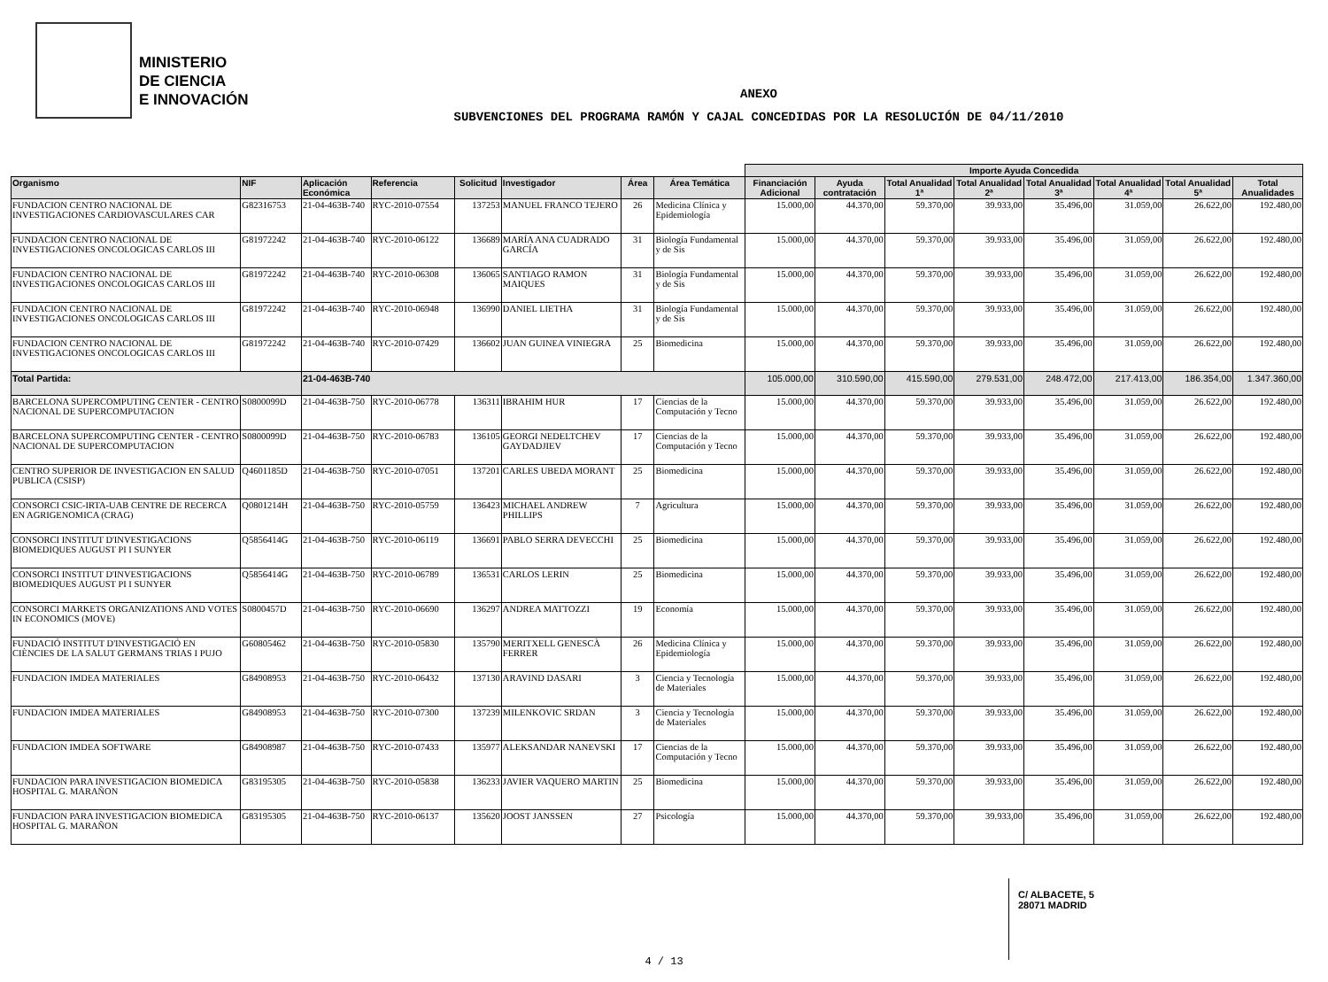MINISTERIO
DE CIENCIA
E INNOVACIÓN
ANEXO
SUBVENCIONES DEL PROGRAMA RAMÓN Y CAJAL CONCEDIDAS POR LA RESOLUCIÓN DE 04/11/2010
| | | | | | | | | Importe Ayuda Concedida | | | | | | | |
| --- | --- | --- | --- | --- | --- | --- | --- | --- | --- | --- | --- | --- | --- | --- | --- |
| Organismo | NIF | Aplicación Económica | Referencia | Solicitud | Investigador | Área | Área Temática | Financiación Adicional | Ayuda contratación | Total Anualidad 1ª | Total Anualidad 2ª | Total Anualidad 3ª | Total Anualidad 4ª | Total Anualidad 5ª | Total Anualidades |
| FUNDACION CENTRO NACIONAL DE INVESTIGACIONES CARDIOVASCULARES CAR | G82316753 | 21-04-463B-740 | RYC-2010-07554 | 137253 | MANUEL FRANCO TEJERO | 26 | Medicina Clínica y Epidemiología | 15.000,00 | 44.370,00 | 59.370,00 | 39.933,00 | 35.496,00 | 31.059,00 | 26.622,00 | 192.480,00 |
| FUNDACION CENTRO NACIONAL DE INVESTIGACIONES ONCOLOGICAS CARLOS III | G81972242 | 21-04-463B-740 | RYC-2010-06122 | 136689 | MARÍA ANA CUADRADO GARCÍA | 31 | Biología Fundamental y de Sis | 15.000,00 | 44.370,00 | 59.370,00 | 39.933,00 | 35.496,00 | 31.059,00 | 26.622,00 | 192.480,00 |
| FUNDACION CENTRO NACIONAL DE INVESTIGACIONES ONCOLOGICAS CARLOS III | G81972242 | 21-04-463B-740 | RYC-2010-06308 | 136065 | SANTIAGO RAMON MAIQUES | 31 | Biología Fundamental y de Sis | 15.000,00 | 44.370,00 | 59.370,00 | 39.933,00 | 35.496,00 | 31.059,00 | 26.622,00 | 192.480,00 |
| FUNDACION CENTRO NACIONAL DE INVESTIGACIONES ONCOLOGICAS CARLOS III | G81972242 | 21-04-463B-740 | RYC-2010-06948 | 136990 | DANIEL LIETHA | 31 | Biología Fundamental y de Sis | 15.000,00 | 44.370,00 | 59.370,00 | 39.933,00 | 35.496,00 | 31.059,00 | 26.622,00 | 192.480,00 |
| FUNDACION CENTRO NACIONAL DE INVESTIGACIONES ONCOLOGICAS CARLOS III | G81972242 | 21-04-463B-740 | RYC-2010-07429 | 136602 | JUAN GUINEA VINIEGRA | 25 | Biomedicina | 15.000,00 | 44.370,00 | 59.370,00 | 39.933,00 | 35.496,00 | 31.059,00 | 26.622,00 | 192.480,00 |
| Total Partida: | | 21-04-463B-740 | | | | | | 105.000,00 | 310.590,00 | 415.590,00 | 279.531,00 | 248.472,00 | 217.413,00 | 186.354,00 | 1.347.360,00 |
| BARCELONA SUPERCOMPUTING CENTER - CENTRO NACIONAL DE SUPERCOMPUTACION | S0800099D | 21-04-463B-750 | RYC-2010-06778 | 136311 | IBRAHIM HUR | 17 | Ciencias de la Computación y Tecno | 15.000,00 | 44.370,00 | 59.370,00 | 39.933,00 | 35.496,00 | 31.059,00 | 26.622,00 | 192.480,00 |
| BARCELONA SUPERCOMPUTING CENTER - CENTRO NACIONAL DE SUPERCOMPUTACION | S0800099D | 21-04-463B-750 | RYC-2010-06783 | 136105 | GEORGI NEDELTCHEV GAYDADJIEV | 17 | Ciencias de la Computación y Tecno | 15.000,00 | 44.370,00 | 59.370,00 | 39.933,00 | 35.496,00 | 31.059,00 | 26.622,00 | 192.480,00 |
| CENTRO SUPERIOR DE INVESTIGACION EN SALUD PUBLICA (CSISP) | Q4601185D | 21-04-463B-750 | RYC-2010-07051 | 137201 | CARLES UBEDA MORANT | 25 | Biomedicina | 15.000,00 | 44.370,00 | 59.370,00 | 39.933,00 | 35.496,00 | 31.059,00 | 26.622,00 | 192.480,00 |
| CONSORCI CSIC-IRTA-UAB CENTRE DE RECERCA EN AGRIGENOMICA (CRAG) | Q0801214H | 21-04-463B-750 | RYC-2010-05759 | 136423 | MICHAEL ANDREW PHILLIPS | 7 | Agricultura | 15.000,00 | 44.370,00 | 59.370,00 | 39.933,00 | 35.496,00 | 31.059,00 | 26.622,00 | 192.480,00 |
| CONSORCI INSTITUT D'INVESTIGACIONS BIOMEDIQUES AUGUST PI I SUNYER | Q5856414G | 21-04-463B-750 | RYC-2010-06119 | 136691 | PABLO SERRA DEVECCHI | 25 | Biomedicina | 15.000,00 | 44.370,00 | 59.370,00 | 39.933,00 | 35.496,00 | 31.059,00 | 26.622,00 | 192.480,00 |
| CONSORCI INSTITUT D'INVESTIGACIONS BIOMEDIQUES AUGUST PI I SUNYER | Q5856414G | 21-04-463B-750 | RYC-2010-06789 | 136531 | CARLOS LERIN | 25 | Biomedicina | 15.000,00 | 44.370,00 | 59.370,00 | 39.933,00 | 35.496,00 | 31.059,00 | 26.622,00 | 192.480,00 |
| CONSORCI MARKETS ORGANIZATIONS AND VOTES IN ECONOMICS (MOVE) | S0800457D | 21-04-463B-750 | RYC-2010-06690 | 136297 | ANDREA MATTOZZI | 19 | Economía | 15.000,00 | 44.370,00 | 59.370,00 | 39.933,00 | 35.496,00 | 31.059,00 | 26.622,00 | 192.480,00 |
| FUNDACIÓ INSTITUT D'INVESTIGACIÓ EN CIÈNCIES DE LA SALUT GERMANS TRIAS I PUJO | G60805462 | 21-04-463B-750 | RYC-2010-05830 | 135790 | MERITXELL GENESCÀ FERRER | 26 | Medicina Clínica y Epidemiología | 15.000,00 | 44.370,00 | 59.370,00 | 39.933,00 | 35.496,00 | 31.059,00 | 26.622,00 | 192.480,00 |
| FUNDACION IMDEA MATERIALES | G84908953 | 21-04-463B-750 | RYC-2010-06432 | 137130 | ARAVIND DASARI | 3 | Ciencia y Tecnología de Materiales | 15.000,00 | 44.370,00 | 59.370,00 | 39.933,00 | 35.496,00 | 31.059,00 | 26.622,00 | 192.480,00 |
| FUNDACION IMDEA MATERIALES | G84908953 | 21-04-463B-750 | RYC-2010-07300 | 137239 | MILENKOVIC SRDAN | 3 | Ciencia y Tecnología de Materiales | 15.000,00 | 44.370,00 | 59.370,00 | 39.933,00 | 35.496,00 | 31.059,00 | 26.622,00 | 192.480,00 |
| FUNDACION IMDEA SOFTWARE | G84908987 | 21-04-463B-750 | RYC-2010-07433 | 135977 | ALEKSANDAR NANEVSKI | 17 | Ciencias de la Computación y Tecno | 15.000,00 | 44.370,00 | 59.370,00 | 39.933,00 | 35.496,00 | 31.059,00 | 26.622,00 | 192.480,00 |
| FUNDACION PARA INVESTIGACION BIOMEDICA HOSPITAL G. MARAÑON | G83195305 | 21-04-463B-750 | RYC-2010-05838 | 136233 | JAVIER VAQUERO MARTIN | 25 | Biomedicina | 15.000,00 | 44.370,00 | 59.370,00 | 39.933,00 | 35.496,00 | 31.059,00 | 26.622,00 | 192.480,00 |
| FUNDACION PARA INVESTIGACION BIOMEDICA HOSPITAL G. MARAÑON | G83195305 | 21-04-463B-750 | RYC-2010-06137 | 135620 | JOOST JANSSEN | 27 | Psicología | 15.000,00 | 44.370,00 | 59.370,00 | 39.933,00 | 35.496,00 | 31.059,00 | 26.622,00 | 192.480,00 |
C/ ALBACETE, 5
28071 MADRID
4 / 13